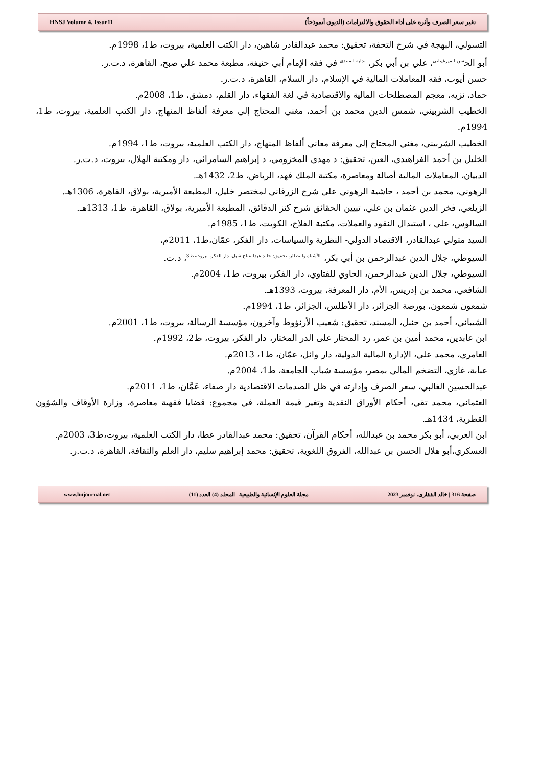HNSJ Volume 4. Issue11 تغير سعر الصرف وأثره على أداء الحقوق والالتزامات (الديون أنموذجاً)
التسولي، البهجة في شرح التحفة، تحقيق: محمد عبدالقادر شاهين، دار الكتب العلمية، بيروت، ط1، 1998م.
أبو الح<sup>سن الميرغيناني</sup>، علي بن أبي بكر، <sup>بداية المبتدي</sup> في فقه الإمام أبي حنيفة، مطبعة محمد علي صبح، القاهرة، د.ت.ر.
حسن أيوب، فقه المعاملات المالية في الإسلام، دار السلام، القاهرة، د.ت.ر.
حماد، نزيه، معجم المصطلحات المالية والاقتصادية في لغة الفقهاء، دار القلم، دمشق، ط1، 2008م.
الخطيب الشربيني، شمس الدين محمد بن أحمد، مغني المحتاج إلى معرفة ألفاظ المنهاج، دار الكتب العلمية، بيروت، ط1، 1994م.
الخطيب الشربيني، مغني المحتاج إلى معرفة معاني ألفاظ المنهاج، دار الكتب العلمية، بيروت، ط1، 1994م.
الخليل بن أحمد الفراهيدي، العين، تحقيق: د مهدي المخزومي، د إبراهيم السامرائي، دار ومكتبة الهلال، بيروت، د.ت.ر.
الدبيان، المعاملات المالية أصالة ومعاصرة، مكتبة الملك فهد، الرياض، ط2، 1432هـ.
الرهوني، محمد بن أحمد ، حاشية الرهوني على شرح الزرقاني لمختصر خليل، المطبعة الأميرية، بولاق، القاهرة، 1306هـ.
الزيلعي، فخر الدين عثمان بن علي، تبيين الحقائق شرح كنز الدقائق، المطبعة الأميرية، بولاق، القاهرة، ط1، 1313هـ.
السالوس، علي ، استبدال النقود والعملات، مكتبة الفلاح، الكويت، ط1، 1985م.
السيد متولي عبدالقادر، الاقتصاد الدولي- النظرية والسياسات، دار الفكر، عمّان،ط1، 2011م،
السيوطي، جلال الدين عبدالرحمن بن أبي بكر، <sup>الأشباه والنظائر، تحقيق: خالد عبدالفتاح شبل، دار الفكر، بيروت، ط3</sup>، د.ت.
السيوطي، جلال الدين عبدالرحمن، الحاوي للفتاوي، دار الفكر، بيروت، ط1، 2004م.
الشافعي، محمد بن إدريس، الأم، دار المعرفة، بيروت، 1393هـ.
شمعون شمعون، بورصة الجزائر، دار الأطلس، الجزائر، ط1، 1994م.
الشيباني، أحمد بن حنبل، المسند، تحقيق: شعيب الأرنؤوط وآخرون، مؤسسة الرسالة، بيروت، ط1، 2001م.
ابن عابدين، محمد أمين بن عمر، رد المحتار على الدر المختار، دار الفكر، بيروت، ط2، 1992م.
العامري، محمد علي، الإدارة المالية الدولية، دار وائل، عمّان، ط1، 2013م.
عبابة، غازي، التضخم المالي بمصر، مؤسسة شباب الجامعة، ط1، 2004م.
عبدالحسين الغالبي، سعر الصرف وإدارته في ظل الصدمات الاقتصادية دار صفاء، عَمَّان، ط1، 2011م.
العثماني، محمد تقي، أحكام الأوراق النقدية وتغير قيمة العملة، في مجموع: قضايا فقهية معاصرة، وزارة الأوقاف والشؤون القطرية، 1434هـ.
ابن العربي، أبو بكر محمد بن عبدالله، أحكام القرآن، تحقيق: محمد عبدالقادر عطا، دار الكتب العلمية، بيروت،ط3، 2003م.
العسكري،أبو هلال الحسن بن عبدالله، الفروق اللغوية، تحقيق: محمد إبراهيم سليم، دار العلم والثقافة، القاهرة، د.ت.ر.
www.hnjournal.net مجلة العلوم الإنسانية والطبيعية المجلد (4) العدد (11) صفحة 316 | خالد الفقارى، نوفمبر 2023